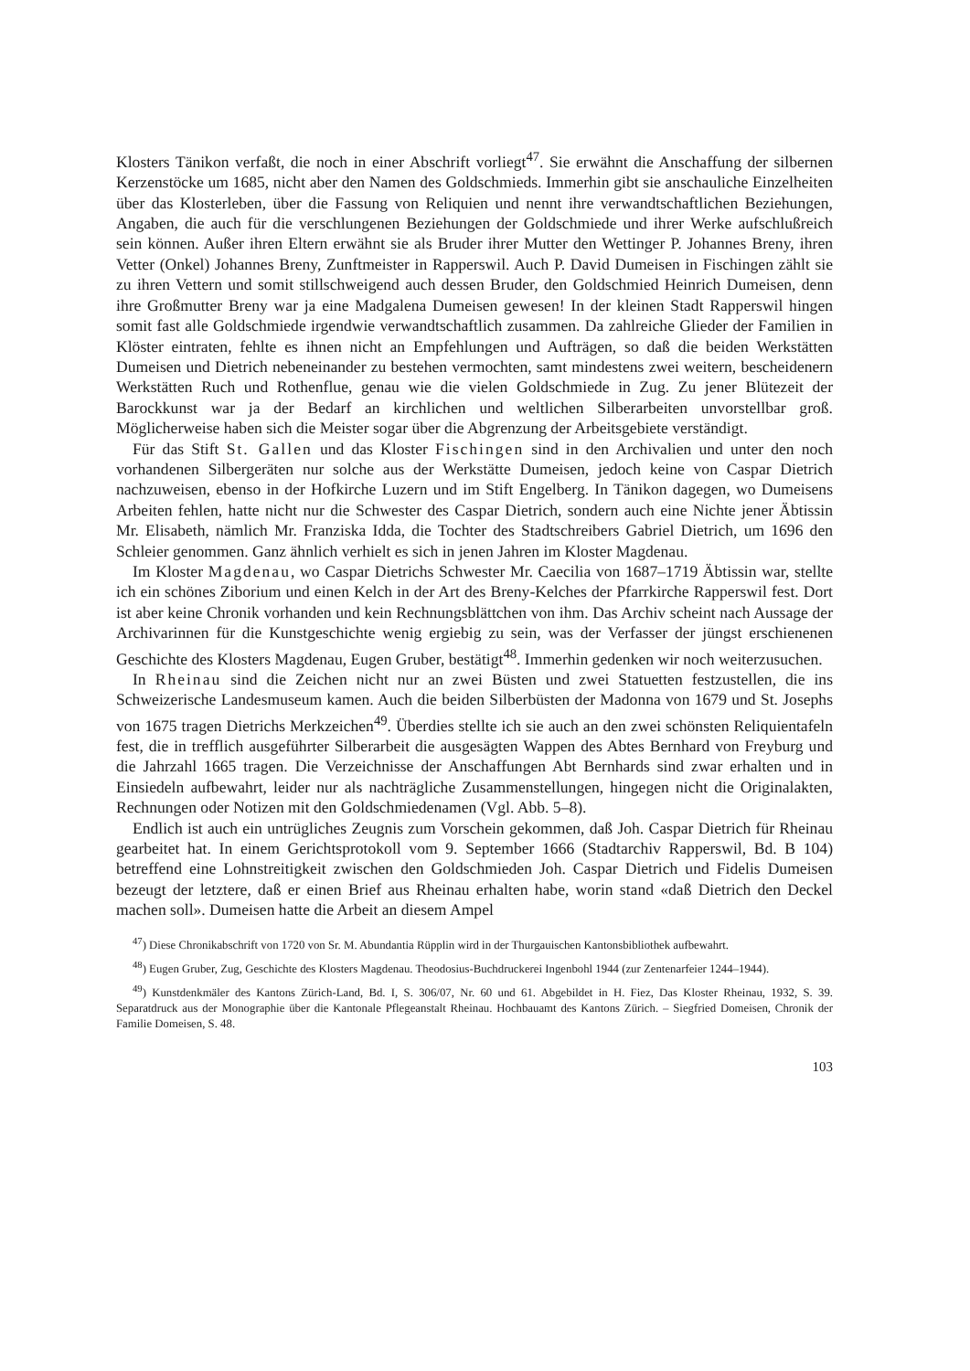Klosters Tänikon verfaßt, die noch in einer Abschrift vorliegt<sup>47</sup>. Sie erwähnt die Anschaffung der silbernen Kerzenstöcke um 1685, nicht aber den Namen des Goldschmieds. Immerhin gibt sie an­schauliche Einzelheiten über das Klosterleben, über die Fassung von Reliquien und nennt ihre ver­wandtschaftlichen Beziehungen, Angaben, die auch für die verschlungenen Beziehungen der Goldschmiede und ihrer Werke aufschlußreich sein können. Außer ihren Eltern erwähnt sie als Bruder ihrer Mutter den Wettinger P. Johannes Breny, ihren Vetter (Onkel) Johannes Breny, Zunft­meister in Rapperswil. Auch P. David Dumeisen in Fischingen zählt sie zu ihren Vettern und so­mit stillschweigend auch dessen Bruder, den Goldschmied Heinrich Dumeisen, denn ihre Groß­mutter Breny war ja eine Madgalena Dumeisen gewesen! In der kleinen Stadt Rapperswil hingen somit fast alle Goldschmiede irgendwie verwandtschaftlich zusammen. Da zahlreiche Glieder der Familien in Klöster eintraten, fehlte es ihnen nicht an Empfehlungen und Aufträgen, so daß die beiden Werkstätten Dumeisen und Dietrich nebeneinander zu bestehen vermochten, samt minde­stens zwei weitern, bescheidenern Werkstätten Ruch und Rothenflue, genau wie die vielen Gold­schmiede in Zug. Zu jener Blütezeit der Barockkunst war ja der Bedarf an kirchlichen und weltli­chen Silberarbeiten unvorstellbar groß. Möglicherweise haben sich die Meister sogar über die Ab­grenzung der Arbeitsgebiete verständigt.
Für das Stift St. Gallen und das Kloster Fischingen sind in den Archivalien und unter den noch vorhandenen Silbergeräten nur solche aus der Werkstätte Dumeisen, jedoch keine von Caspar Dietrich nachzuweisen, ebenso in der Hofkirche Luzern und im Stift Engelberg. In Täni­kon dagegen, wo Dumeisens Arbeiten fehlen, hatte nicht nur die Schwester des Caspar Dietrich, sondern auch eine Nichte jener Äbtissin Mr. Elisabeth, nämlich Mr. Franziska Idda, die Tochter des Stadtschreibers Gabriel Dietrich, um 1696 den Schleier genommen. Ganz ähnlich verhielt es sich in jenen Jahren im Kloster Magdenau.
Im Kloster Magdenau, wo Caspar Dietrichs Schwester Mr. Caecilia von 1687–1719 Äbtissin war, stellte ich ein schönes Ziborium und einen Kelch in der Art des Breny-Kelches der Pfarrkir­che Rapperswil fest. Dort ist aber keine Chronik vorhanden und kein Rechnungsblättchen von ihm. Das Archiv scheint nach Aussage der Archivarinnen für die Kunstgeschichte wenig ergiebig zu sein, was der Verfasser der jüngst erschienenen Geschichte des Klosters Magdenau, Eugen Gru­ber, bestätigt<sup>48</sup>. Immerhin gedenken wir noch weiterzusuchen.
In Rheinau sind die Zeichen nicht nur an zwei Büsten und zwei Statuetten festzustellen, die ins Schweizerische Landesmuseum kamen. Auch die beiden Silberbüsten der Madonna von 1679 und St. Josephs von 1675 tragen Dietrichs Merkzeichen<sup>49</sup>. Überdies stellte ich sie auch an den zwei schönsten Reliquientafeln fest, die in trefflich ausgeführter Silberarbeit die ausgesägten Wappen des Abtes Bernhard von Freyburg und die Jahrzahl 1665 tragen. Die Verzeichnisse der Anschaffun­gen Abt Bernhards sind zwar erhalten und in Einsiedeln aufbewahrt, leider nur als nachträgliche Zusammenstellungen, hingegen nicht die Originalakten, Rechnungen oder Notizen mit den Gold­schmiedenamen (Vgl. Abb. 5–8).
Endlich ist auch ein untrügliches Zeugnis zum Vorschein gekommen, daß Joh. Caspar Diet­rich für Rheinau gearbeitet hat. In einem Gerichtsprotokoll vom 9. September 1666 (Stadtarchiv Rapperswil, Bd. B 104) betreffend eine Lohnstreitigkeit zwischen den Goldschmieden Joh. Caspar Dietrich und Fidelis Dumeisen bezeugt der letztere, daß er einen Brief aus Rheinau erhalten habe, worin stand «daß Dietrich den Deckel machen soll». Dumeisen hatte die Arbeit an diesem Ampel­
<sup>47</sup>) Diese Chronikabschrift von 1720 von Sr. M. Abundantia Rüpplin wird in der Thurgauischen Kantonsbibliothek auf­bewahrt.
<sup>48</sup>) Eugen Gruber, Zug, Geschichte des Klosters Magdenau. Theodosius-Buchdruckerei Ingenbohl 1944 (zur Zentenar­feier 1244–1944).
<sup>49</sup>) Kunstdenkmäler des Kantons Zürich-Land, Bd. I, S. 306/07, Nr. 60 und 61. Abgebildet in H. Fiez, Das Kloster Rheinau, 1932, S. 39. Separatdruck aus der Monographie über die Kantonale Pflegeanstalt Rheinau. Hochbauamt des Kan­tons Zürich. – Siegfried Domeisen, Chronik der Familie Domeisen, S. 48.
103